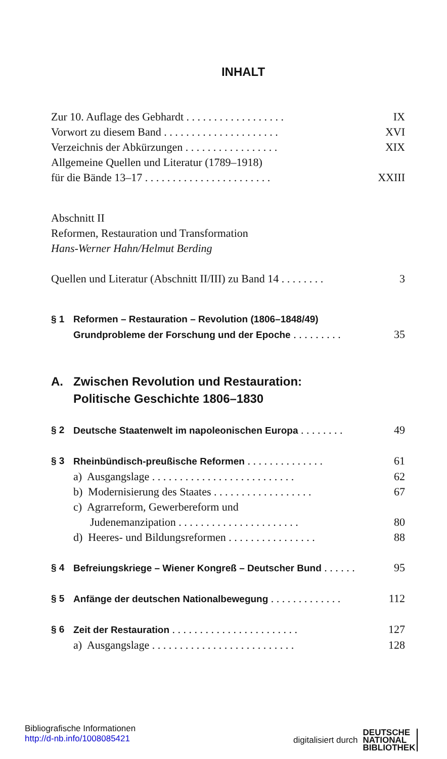INHALT
Zur 10. Auflage des Gebhardt . . . . . . . . . . . . . . . . . . IX
Vorwort zu diesem Band . . . . . . . . . . . . . . . . . . . . . XVI
Verzeichnis der Abkürzungen . . . . . . . . . . . . . . . . . XIX
Allgemeine Quellen und Literatur (1789–1918)
für die Bände 13–17 . . . . . . . . . . . . . . . . . . . . . . . XXIII
Abschnitt II
Reformen, Restauration und Transformation
Hans-Werner Hahn/Helmut Berding
Quellen und Literatur (Abschnitt II/III) zu Band 14 . . . . . . . . 3
§ 1 Reformen – Restauration – Revolution (1806–1848/49)
Grundprobleme der Forschung und der Epoche . . . . . . . . . 35
A. Zwischen Revolution und Restauration:
Politische Geschichte 1806–1830
§ 2 Deutsche Staatenwelt im napoleonischen Europa . . . . . . . . 49
§ 3 Rheinbündisch-preußische Reformen . . . . . . . . . . . . . . 61
a) Ausgangslage . . . . . . . . . . . . . . . . . . . . . . . . . . 62
b) Modernisierung des Staates . . . . . . . . . . . . . . . . . . 67
c) Agrarreform, Gewerbereform und
Judenemanzipation . . . . . . . . . . . . . . . . . . . . . . 80
d) Heeres- und Bildungsreformen . . . . . . . . . . . . . . . . 88
§ 4 Befreiungskriege – Wiener Kongreß – Deutscher Bund . . . . . . 95
§ 5 Anfänge der deutschen Nationalbewegung . . . . . . . . . . . . . 112
§ 6 Zeit der Restauration . . . . . . . . . . . . . . . . . . . . . . . 127
a) Ausgangslage . . . . . . . . . . . . . . . . . . . . . . . . . . 128
Bibliografische Informationen
http://d-nb.info/1008085421
digitalisiert durch DEUTSCHE
NATIONAL
BIBLIOTHEK